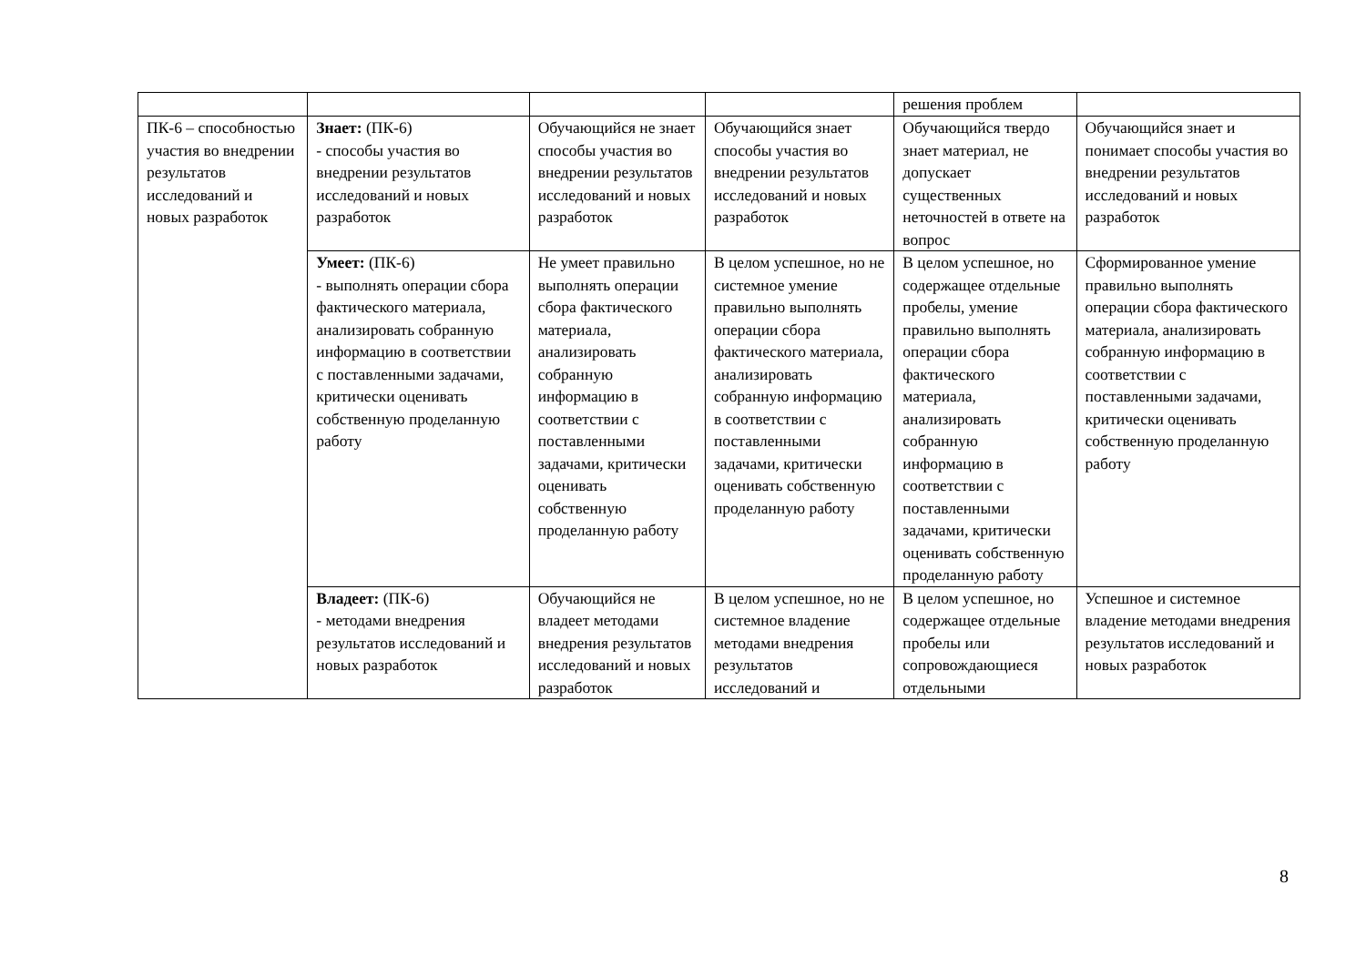| | | | | решения проблем | |
| ПК-6 – способностью участия во внедрении результатов исследований и новых разработок | Знает: (ПК-6) - способы участия во внедрении результатов исследований и новых разработок | Обучающийся не знает способы участия во внедрении результатов исследований и новых разработок | Обучающийся знает способы участия во внедрении результатов исследований и новых разработок | Обучающийся твердо знает материал, не допускает существенных неточностей в ответе на вопрос | Обучающийся знает и понимает способы участия во внедрении результатов исследований и новых разработок |
| | Умеет: (ПК-6) - выполнять операции сбора фактического материала, анализировать собранную информацию в соответствии с поставленными задачами, критически оценивать собственную проделанную работу | Не умеет правильно выполнять операции сбора фактического материала, анализировать собранную информацию в соответствии с поставленными задачами, критически оценивать собственную проделанную работу | В целом успешное, но не системное умение правильно выполнять операции сбора фактического материала, анализировать собранную информацию в соответствии с поставленными задачами, критически оценивать собственную проделанную работу | В целом успешное, но содержащее отдельные пробелы, умение правильно выполнять операции сбора фактического материала, анализировать собранную информацию в соответствии с поставленными задачами, критически оценивать собственную проделанную работу | Сформированное умение правильно выполнять операции сбора фактического материала, анализировать собранную информацию в соответствии с поставленными задачами, критически оценивать собственную проделанную работу |
| | Владеет: (ПК-6) - методами внедрения результатов исследований и новых разработок | Обучающийся не владеет методами внедрения результатов исследований и новых разработок | В целом успешное, но не системное владение методами внедрения результатов исследований и | В целом успешное, но содержащее отдельные пробелы или сопровождающиеся отдельными | Успешное и системное владение методами внедрения результатов исследований и новых разработок |
8